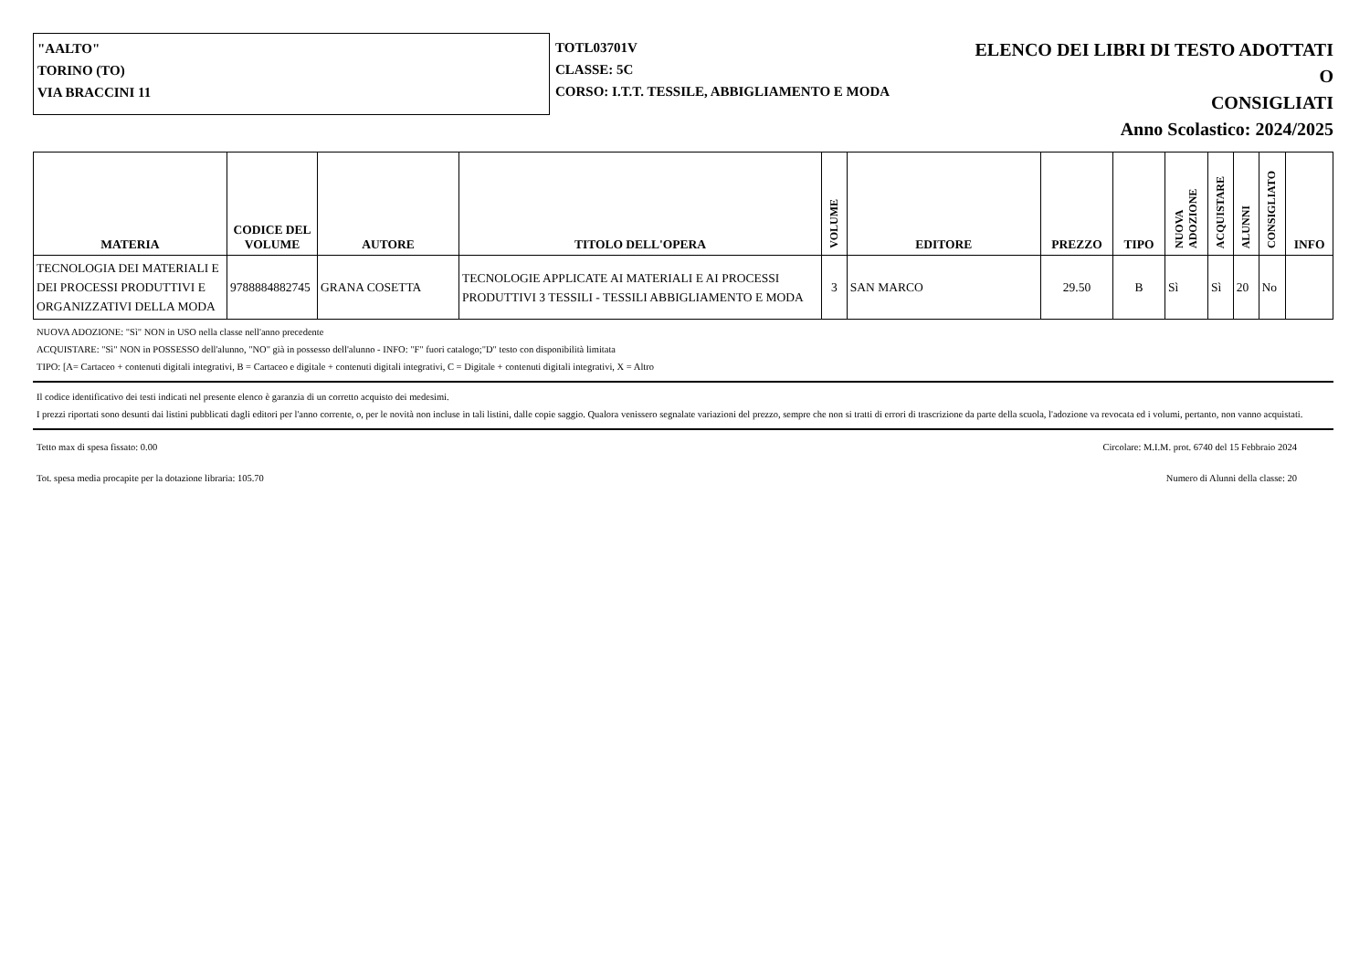"AALTO"
TORINO (TO)
VIA BRACCINI 11
TOTL03701V
CLASSE: 5C
CORSO: I.T.T. TESSILE, ABBIGLIAMENTO E MODA
ELENCO DEI LIBRI DI TESTO ADOTTATI O
CONSIGLIATI
Anno Scolastico: 2024/2025
| MATERIA | CODICE DEL VOLUME | AUTORE | TITOLO DELL'OPERA | VOLUME | EDITORE | PREZZO | TIPO | NUOVA ADOZIONE | ACQUISTARE | ALUNNI | CONSIGLIATO | INFO |
| --- | --- | --- | --- | --- | --- | --- | --- | --- | --- | --- | --- | --- |
| TECNOLOGIA DEI MATERIALI E DEI PROCESSI PRODUTTIVI E ORGANIZZATIVI DELLA MODA | 9788884882745 | GRANA COSETTA | TECNOLOGIE APPLICATE AI MATERIALI E AI PROCESSI PRODUTTIVI 3 TESSILI - TESSILI ABBIGLIAMENTO E MODA | 3 | SAN MARCO | 29.50 | B | Sì | Sì | 20 | No | |
NUOVA ADOZIONE: "Sì" NON in USO nella classe nell'anno precedente
ACQUISTARE: "Sì" NON in POSSESSO dell'alunno, "NO" già in possesso dell'alunno - INFO: "F" fuori catalogo;"D" testo con disponibilità limitata
TIPO: [A= Cartaceo + contenuti digitali integrativi, B = Cartaceo e digitale + contenuti digitali integrativi, C = Digitale + contenuti digitali integrativi, X = Altro
Il codice identificativo dei testi indicati nel presente elenco è garanzia di un corretto acquisto dei medesimi.
I prezzi riportati sono desunti dai listini pubblicati dagli editori per l'anno corrente, o, per le novità non incluse in tali listini, dalle copie saggio. Qualora venissero segnalate variazioni del prezzo, sempre che non si tratti di errori di trascrizione da parte della scuola, l'adozione va revocata ed i volumi, pertanto, non vanno acquistati.
Tetto max di spesa fissato: 0.00 Circolare: M.I.M. prot. 6740 del 15 Febbraio 2024
Tot. spesa media procapite per la dotazione libraria: 105.70 Numero di Alunni della classe: 20